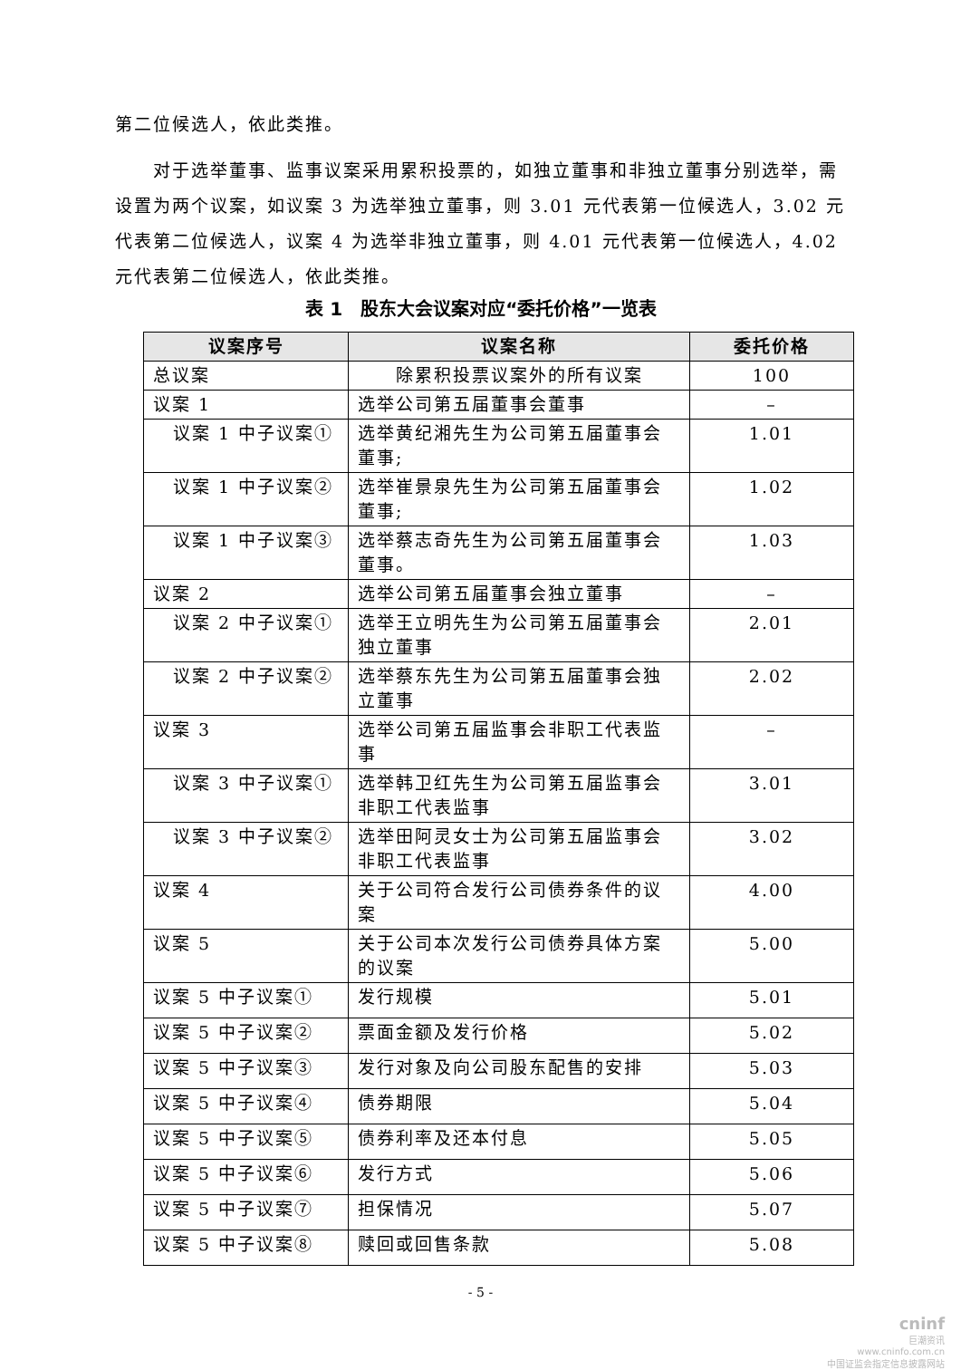第二位候选人，依此类推。
对于选举董事、监事议案采用累积投票的，如独立董事和非独立董事分别选举，需设置为两个议案，如议案 3 为选举独立董事，则 3.01 元代表第一位候选人，3.02 元代表第二位候选人，议案 4 为选举非独立董事，则 4.01 元代表第一位候选人，4.02 元代表第二位候选人，依此类推。
表 1　股东大会议案对应“委托价格”一览表
| 议案序号 | 议案名称 | 委托价格 |
| --- | --- | --- |
| 总议案 | 除累积投票议案外的所有议案 | 100 |
| 议案 1 | 选举公司第五届董事会董事 | – |
| 议案 1 中子议案① | 选举黄纪湘先生为公司第五届董事会董事; | 1.01 |
| 议案 1 中子议案② | 选举崔景泉先生为公司第五届董事会董事; | 1.02 |
| 议案 1 中子议案③ | 选举蔡志奇先生为公司第五届董事会董事。 | 1.03 |
| 议案 2 | 选举公司第五届董事会独立董事 | – |
| 议案 2 中子议案① | 选举王立明先生为公司第五届董事会独立董事 | 2.01 |
| 议案 2 中子议案② | 选举蔡东先生为公司第五届董事会独立董事 | 2.02 |
| 议案 3 | 选举公司第五届监事会非职工代表监事 | – |
| 议案 3 中子议案① | 选举韩卫红先生为公司第五届监事会非职工代表监事 | 3.01 |
| 议案 3 中子议案② | 选举田阿灵女士为公司第五届监事会非职工代表监事 | 3.02 |
| 议案 4 | 关于公司符合发行公司债券条件的议案 | 4.00 |
| 议案 5 | 关于公司本次发行公司债券具体方案的议案 | 5.00 |
| 议案 5 中子议案① | 发行规模 | 5.01 |
| 议案 5 中子议案② | 票面金额及发行价格 | 5.02 |
| 议案 5 中子议案③ | 发行对象及向公司股东配售的安排 | 5.03 |
| 议案 5 中子议案④ | 债券期限 | 5.04 |
| 议案 5 中子议案⑤ | 债券利率及还本付息 | 5.05 |
| 议案 5 中子议案⑥ | 发行方式 | 5.06 |
| 议案 5 中子议案⑦ | 担保情况 | 5.07 |
| 议案 5 中子议案⑧ | 赎回或回售条款 | 5.08 |
- 5 -
cninf
巨潮资讯
www.cninfo.com.cn
中国证监会指定信息披露网站